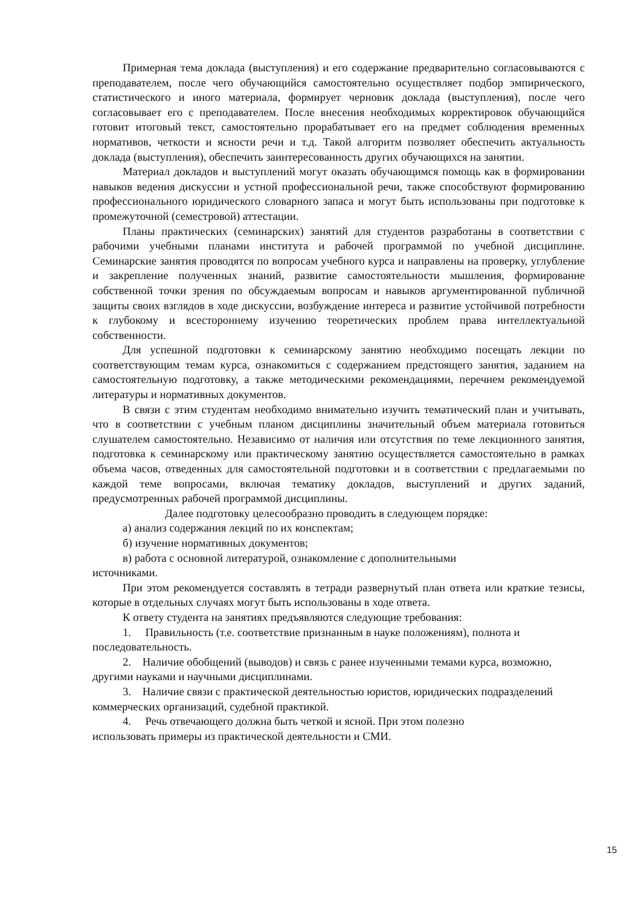Примерная тема доклада (выступления) и его содержание предварительно согласовываются с преподавателем, после чего обучающийся самостоятельно осуществляет подбор эмпирического, статистического и иного материала, формирует черновик доклада (выступления), после чего согласовывает его с преподавателем. После внесения необходимых корректировок обучающийся готовит итоговый текст, самостоятельно прорабатывает его на предмет соблюдения временных нормативов, четкости и ясности речи и т.д. Такой алгоритм позволяет обеспечить актуальность доклада (выступления), обеспечить заинтересованность других обучающихся на занятии.
Материал докладов и выступлений могут оказать обучающимся помощь как в формировании навыков ведения дискуссии и устной профессиональной речи, также способствуют формированию профессионального юридического словарного запаса и могут быть использованы при подготовке к промежуточной (семестровой) аттестации.
Планы практических (семинарских) занятий для студентов разработаны в соответствии с рабочими учебными планами института и рабочей программой по учебной дисциплине. Семинарские занятия проводятся по вопросам учебного курса и направлены на проверку, углубление и закрепление полученных знаний, развитие самостоятельности мышления, формирование собственной точки зрения по обсуждаемым вопросам и навыков аргументированной публичной защиты своих взглядов в ходе дискуссии, возбуждение интереса и развитие устойчивой потребности к глубокому и всестороннему изучению теоретических проблем права интеллектуальной собственности.
Для успешной подготовки к семинарскому занятию необходимо посещать лекции по соответствующим темам курса, ознакомиться с содержанием предстоящего занятия, заданием на самостоятельную подготовку, а также методическими рекомендациями, перечнем рекомендуемой литературы и нормативных документов.
В связи с этим студентам необходимо внимательно изучить тематический план и учитывать, что в соответствии с учебным планом дисциплины значительный объем материала готовиться слушателем самостоятельно. Независимо от наличия или отсутствия по теме лекционного занятия, подготовка к семинарскому или практическому занятию осуществляется самостоятельно в рамках объема часов, отведенных для самостоятельной подготовки и в соответствии с предлагаемыми по каждой теме вопросами, включая тематику докладов, выступлений и других заданий, предусмотренных рабочей программой дисциплины.
Далее подготовку целесообразно проводить в следующем порядке:
а) анализ содержания лекций по их конспектам;
б) изучение нормативных документов;
в) работа с основной литературой, ознакомление с дополнительными
источниками.
При этом рекомендуется составлять в тетради развернутый план ответа или краткие тезисы, которые в отдельных случаях могут быть использованы в ходе ответа.
К ответу студента на занятиях предъявляются следующие требования:
1. Правильность (т.е. соответствие признанным в науке положениям), полнота и последовательность.
2. Наличие обобщений (выводов) и связь с ранее изученными темами курса, возможно, другими науками и научными дисциплинами.
3. Наличие связи с практической деятельностью юристов, юридических подразделений коммерческих организаций, судебной практикой.
4. Речь отвечающего должна быть четкой и ясной. При этом полезно
использовать примеры из практической деятельности и СМИ.
15